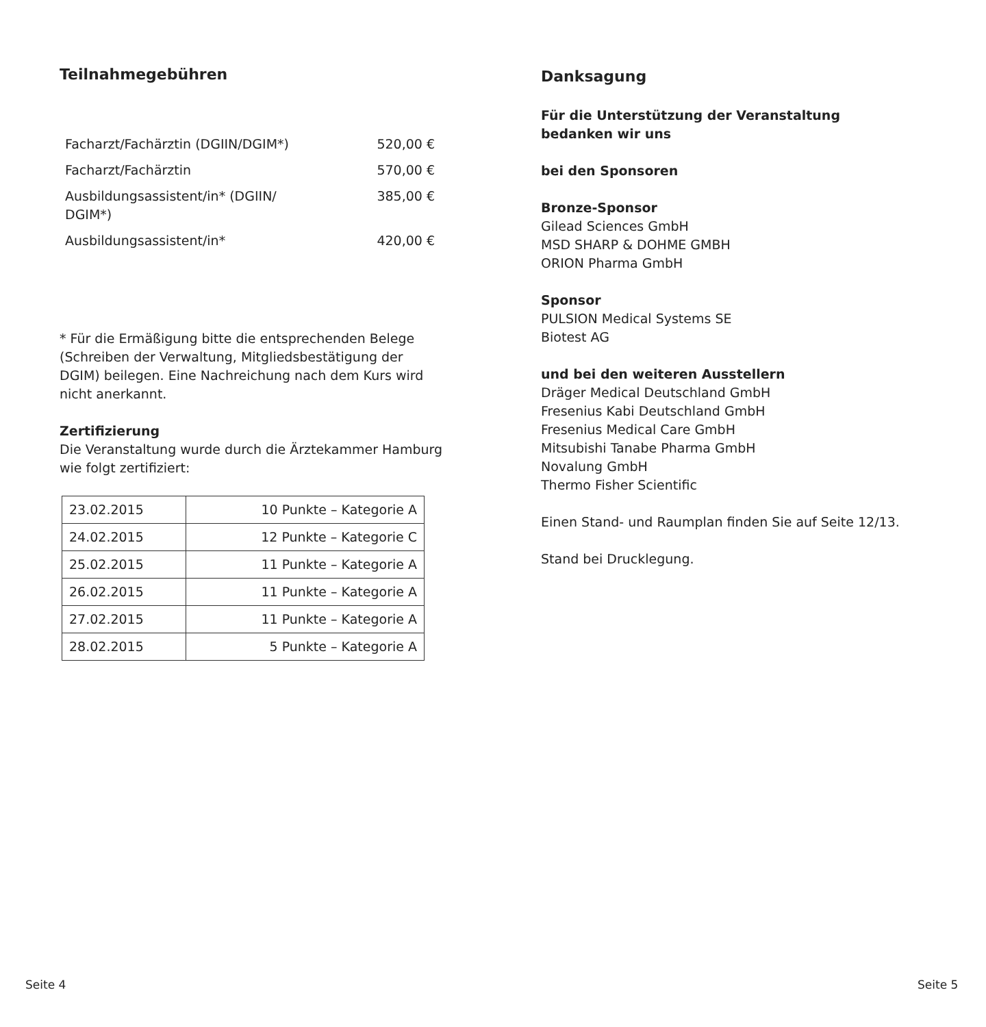Teilnahmegebühren
| Facharzt/Fachärztin (DGIIN/DGIM*) | 520,00 € |
| Facharzt/Fachärztin | 570,00 € |
| Ausbildungsassistent/in* (DGIIN/ DGIM*) | 385,00 € |
| Ausbildungsassistent/in* | 420,00 € |
* Für die Ermäßigung bitte die entsprechenden Belege (Schreiben der Verwaltung, Mitgliedsbestätigung der DGIM) beilegen. Eine Nachreichung nach dem Kurs wird nicht anerkannt.
Zertifizierung
Die Veranstaltung wurde durch die Ärztekammer Hamburg wie folgt zertifiziert:
| 23.02.2015 | 10 Punkte – Kategorie A |
| 24.02.2015 | 12 Punkte – Kategorie C |
| 25.02.2015 | 11 Punkte – Kategorie A |
| 26.02.2015 | 11 Punkte – Kategorie A |
| 27.02.2015 | 11 Punkte – Kategorie A |
| 28.02.2015 | 5 Punkte – Kategorie A |
Danksagung
Für die Unterstützung der Veranstaltung
bedanken wir uns
bei den Sponsoren
Bronze-Sponsor
Gilead Sciences GmbH
MSD SHARP & DOHME GMBH
ORION Pharma GmbH
Sponsor
PULSION Medical Systems SE
Biotest AG
und bei den weiteren Ausstellern
Dräger Medical Deutschland GmbH
Fresenius Kabi Deutschland GmbH
Fresenius Medical Care GmbH
Mitsubishi Tanabe Pharma GmbH
Novalung GmbH
Thermo Fisher Scientific
Einen Stand- und Raumplan finden Sie auf Seite 12/13.
Stand bei Drucklegung.
Seite 4 Seite 5